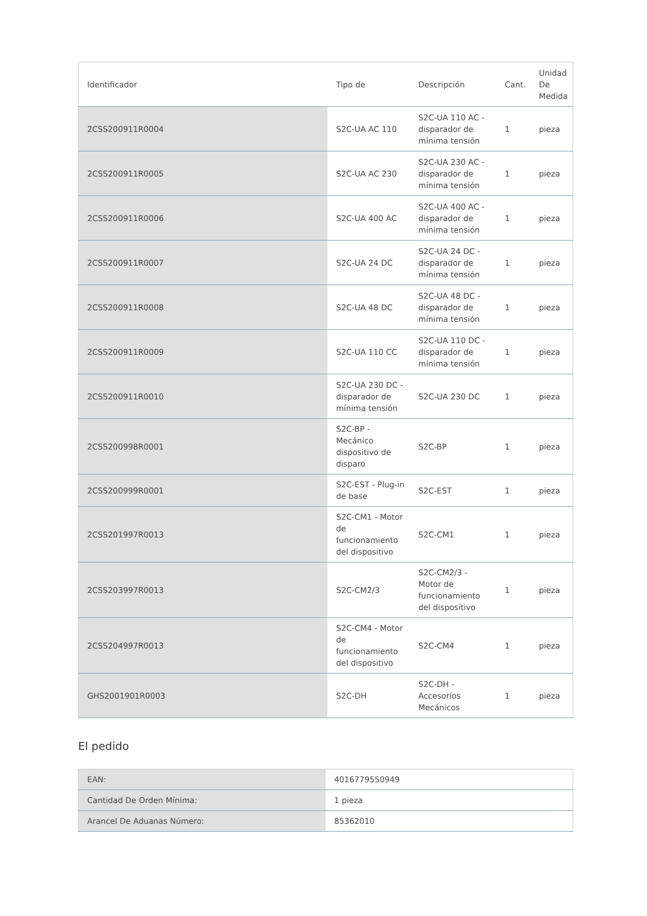| Identificador | Tipo de | Descripción | Cant. | Unidad De Medida |
| --- | --- | --- | --- | --- |
| 2CSS200911R0004 | S2C-UA AC 110 | S2C-UA 110 AC - disparador de mínima tensión | 1 | pieza |
| 2CSS200911R0005 | S2C-UA AC 230 | S2C-UA 230 AC - disparador de mínima tensión | 1 | pieza |
| 2CSS200911R0006 | S2C-UA 400 AC | S2C-UA 400 AC - disparador de mínima tensión | 1 | pieza |
| 2CSS200911R0007 | S2C-UA 24 DC | S2C-UA 24 DC - disparador de mínima tensión | 1 | pieza |
| 2CSS200911R0008 | S2C-UA 48 DC | S2C-UA 48 DC - disparador de mínima tensión | 1 | pieza |
| 2CSS200911R0009 | S2C-UA 110 CC | S2C-UA 110 DC - disparador de mínima tensión | 1 | pieza |
| 2CSS200911R0010 | S2C-UA 230 DC - disparador de mínima tensión | S2C-UA 230 DC | 1 | pieza |
| 2CSS200998R0001 | S2C-BP - Mecánico dispositivo de disparo | S2C-BP | 1 | pieza |
| 2CSS200999R0001 | S2C-EST - Plug-in de base | S2C-EST | 1 | pieza |
| 2CSS201997R0013 | S2C-CM1 - Motor de funcionamiento del dispositivo | S2C-CM1 | 1 | pieza |
| 2CSS203997R0013 | S2C-CM2/3 | S2C-CM2/3 - Motor de funcionamiento del dispositivo | 1 | pieza |
| 2CSS204997R0013 | S2C-CM4 - Motor de funcionamiento del dispositivo | S2C-CM4 | 1 | pieza |
| GHS2001901R0003 | S2C-DH | S2C-DH - Accesorios Mecánicos | 1 | pieza |
El pedido
| EAN: | 4016779550949 |
| Cantidad De Orden Mínima: | 1 pieza |
| Arancel De Aduanas Número: | 85362010 |